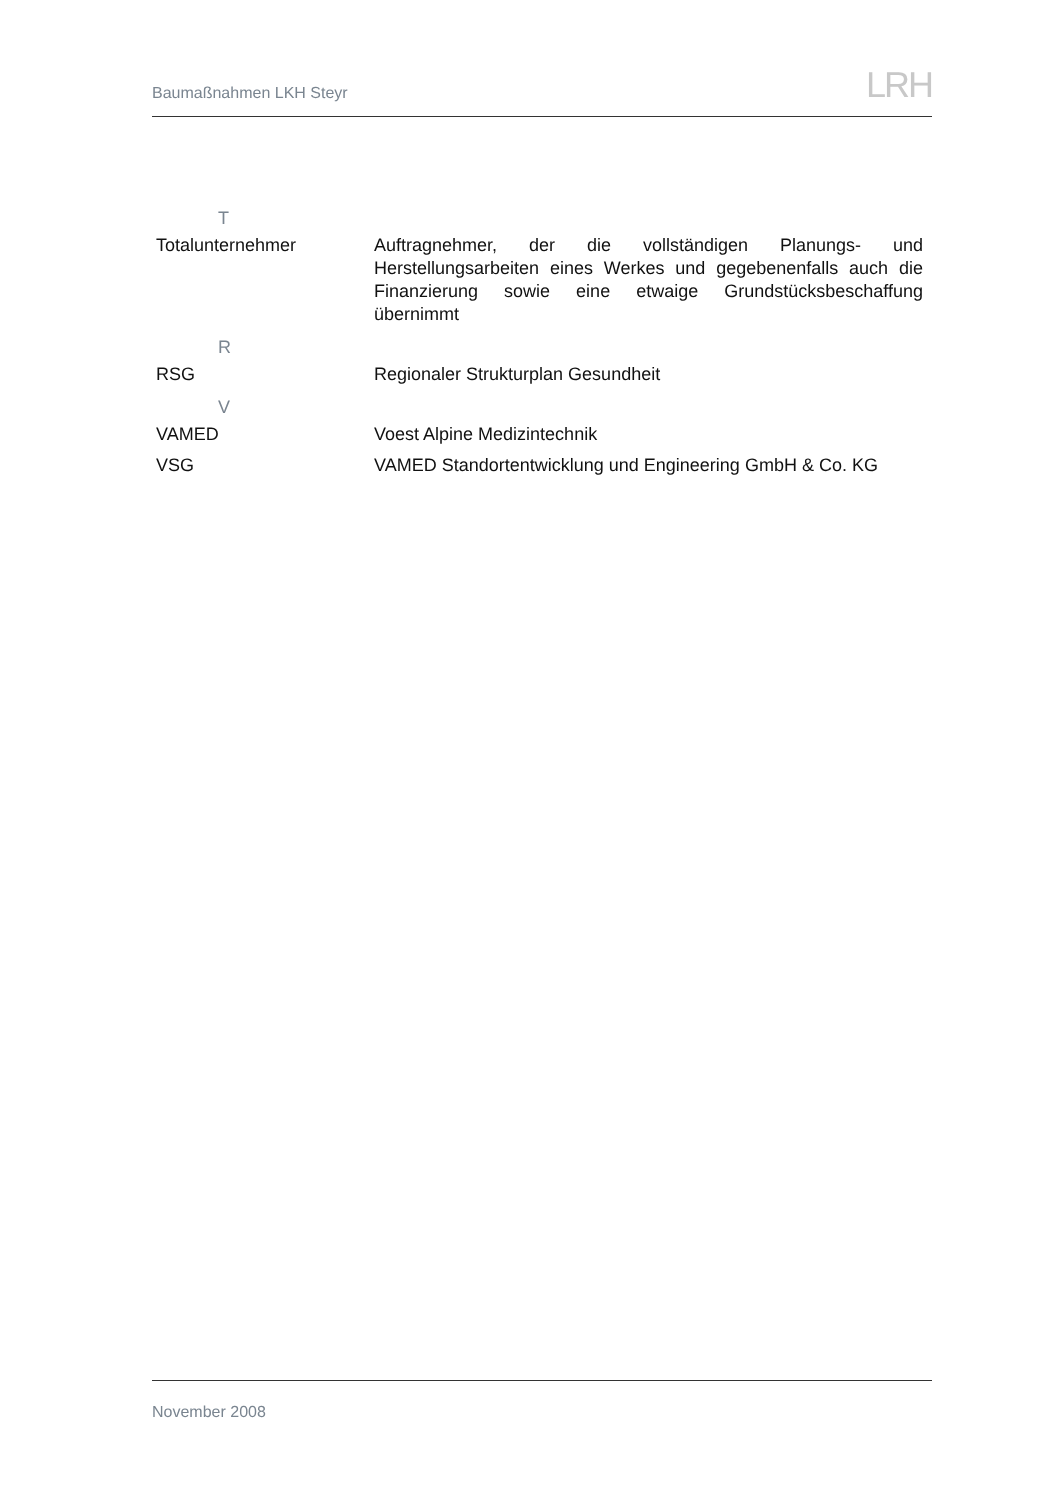Baumaßnahmen LKH Steyr LRH
| T | |
| Totalunternehmer | Auftragnehmer, der die vollständigen Planungs- und Herstellungsarbeiten eines Werkes und gegebenenfalls auch die Finanzierung sowie eine etwaige Grundstücksbeschaffung übernimmt |
| R | |
| RSG | Regionaler Strukturplan Gesundheit |
| V | |
| VAMED | Voest Alpine Medizintechnik |
| VSG | VAMED Standortentwicklung und Engineering GmbH & Co. KG |
November 2008